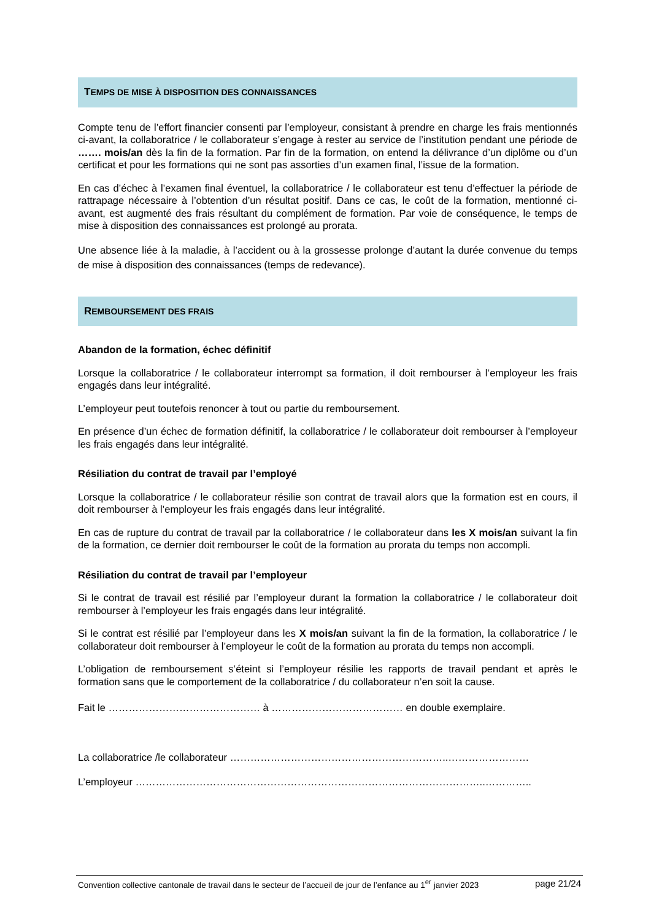TEMPS DE MISE À DISPOSITION DES CONNAISSANCES
Compte tenu de l’effort financier consenti par l’employeur, consistant à prendre en charge les frais mentionnés ci-avant, la collaboratrice / le collaborateur s’engage à rester au service de l’institution pendant une période de ……. mois/an dès la fin de la formation. Par fin de la formation, on entend la délivrance d’un diplôme ou d’un certificat et pour les formations qui ne sont pas assorties d’un examen final, l’issue de la formation.
En cas d’échec à l’examen final éventuel, la collaboratrice / le collaborateur est tenu d’effectuer la période de rattrapage nécessaire à l’obtention d’un résultat positif. Dans ce cas, le coût de la formation, mentionné ci-avant, est augmenté des frais résultant du complément de formation. Par voie de conséquence, le temps de mise à disposition des connaissances est prolongé au prorata.
Une absence liée à la maladie, à l’accident ou à la grossesse prolonge d’autant la durée convenue du temps de mise à disposition des connaissances (temps de redevance).
REMBOURSEMENT DES FRAIS
Abandon de la formation, échec définitif
Lorsque la collaboratrice / le collaborateur interrompt sa formation, il doit rembourser à l’employeur les frais engagés dans leur intégralité.
L’employeur peut toutefois renoncer à tout ou partie du remboursement.
En présence d’un échec de formation définitif, la collaboratrice / le collaborateur doit rembourser à l’employeur les frais engagés dans leur intégralité.
Résiliation du contrat de travail par l’employé
Lorsque la collaboratrice / le collaborateur résilie son contrat de travail alors que la formation est en cours, il doit rembourser à l’employeur les frais engagés dans leur intégralité.
En cas de rupture du contrat de travail par la collaboratrice / le collaborateur dans les X mois/an suivant la fin de la formation, ce dernier doit rembourser le coût de la formation au prorata du temps non accompli.
Résiliation du contrat de travail par l’employeur
Si le contrat de travail est résilié par l’employeur durant la formation la collaboratrice / le collaborateur doit rembourser à l’employeur les frais engagés dans leur intégralité.
Si le contrat est résilié par l’employeur dans les X mois/an suivant la fin de la formation, la collaboratrice / le collaborateur doit rembourser à l’employeur le coût de la formation au prorata du temps non accompli.
L’obligation de remboursement s’éteint si l’employeur résilie les rapports de travail pendant et après le formation sans que le comportement de la collaboratrice / du collaborateur n’en soit la cause.
Fait le ……………………………………… à ………………………………… en double exemplaire.
La collaboratrice /le collaborateur ………………………………………………………..……………………
L’employeur …………………………………………………………………………………………..…………..
Convention collective cantonale de travail dans le secteur de l’accueil de jour de l’enfance au 1<sup>er</sup> janvier 2023 page 21/24